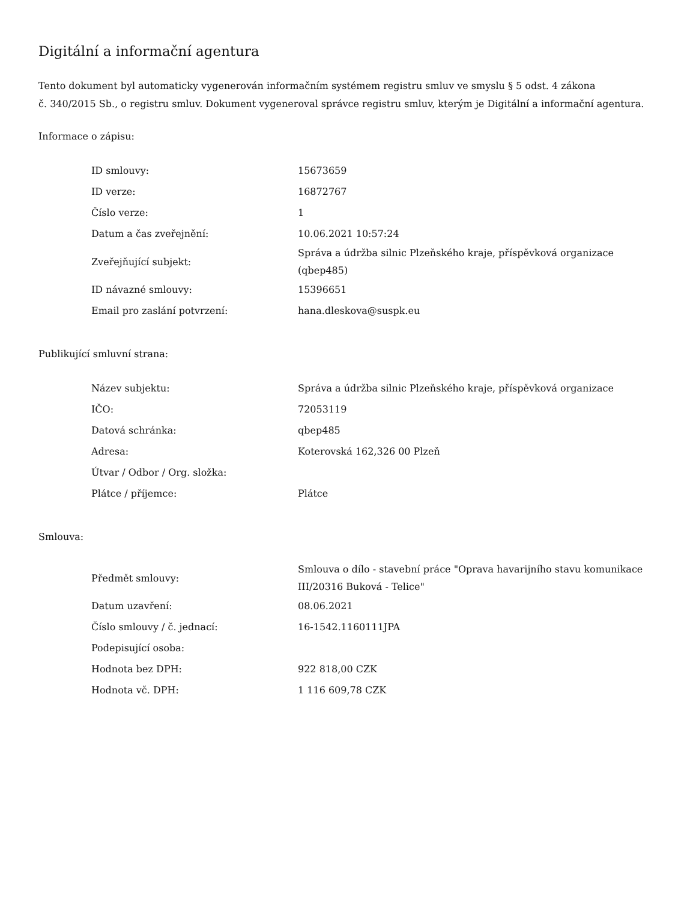Digitální a informační agentura
Tento dokument byl automaticky vygenerován informačním systémem registru smluv ve smyslu § 5 odst. 4 zákona
č. 340/2015 Sb., o registru smluv. Dokument vygeneroval správce registru smluv, kterým je Digitální a informační agentura.
Informace o zápisu:
| ID smlouvy: | 15673659 |
| ID verze: | 16872767 |
| Číslo verze: | 1 |
| Datum a čas zveřejnění: | 10.06.2021 10:57:24 |
| Zveřejňující subjekt: | Správa a údržba silnic Plzeňského kraje, příspěvková organizace (qbep485) |
| ID návazné smlouvy: | 15396651 |
| Email pro zaslání potvrzení: | hana.dleskova@suspk.eu |
Publikující smluvní strana:
| Název subjektu: | Správa a údržba silnic Plzeňského kraje, příspěvková organizace |
| IČO: | 72053119 |
| Datová schránka: | qbep485 |
| Adresa: | Koterovská 162,326 00 Plzeň |
| Útvar / Odbor / Org. složka: | |
| Plátce / příjemce: | Plátce |
Smlouva:
| Předmět smlouvy: | Smlouva o dílo - stavební práce "Oprava havarijního stavu komunikace III/20316 Buková - Telice" |
| Datum uzavření: | 08.06.2021 |
| Číslo smlouvy / č. jednací: | 16-1542.1160111JPA |
| Podepisující osoba: | |
| Hodnota bez DPH: | 922 818,00 CZK |
| Hodnota vč. DPH: | 1 116 609,78 CZK |